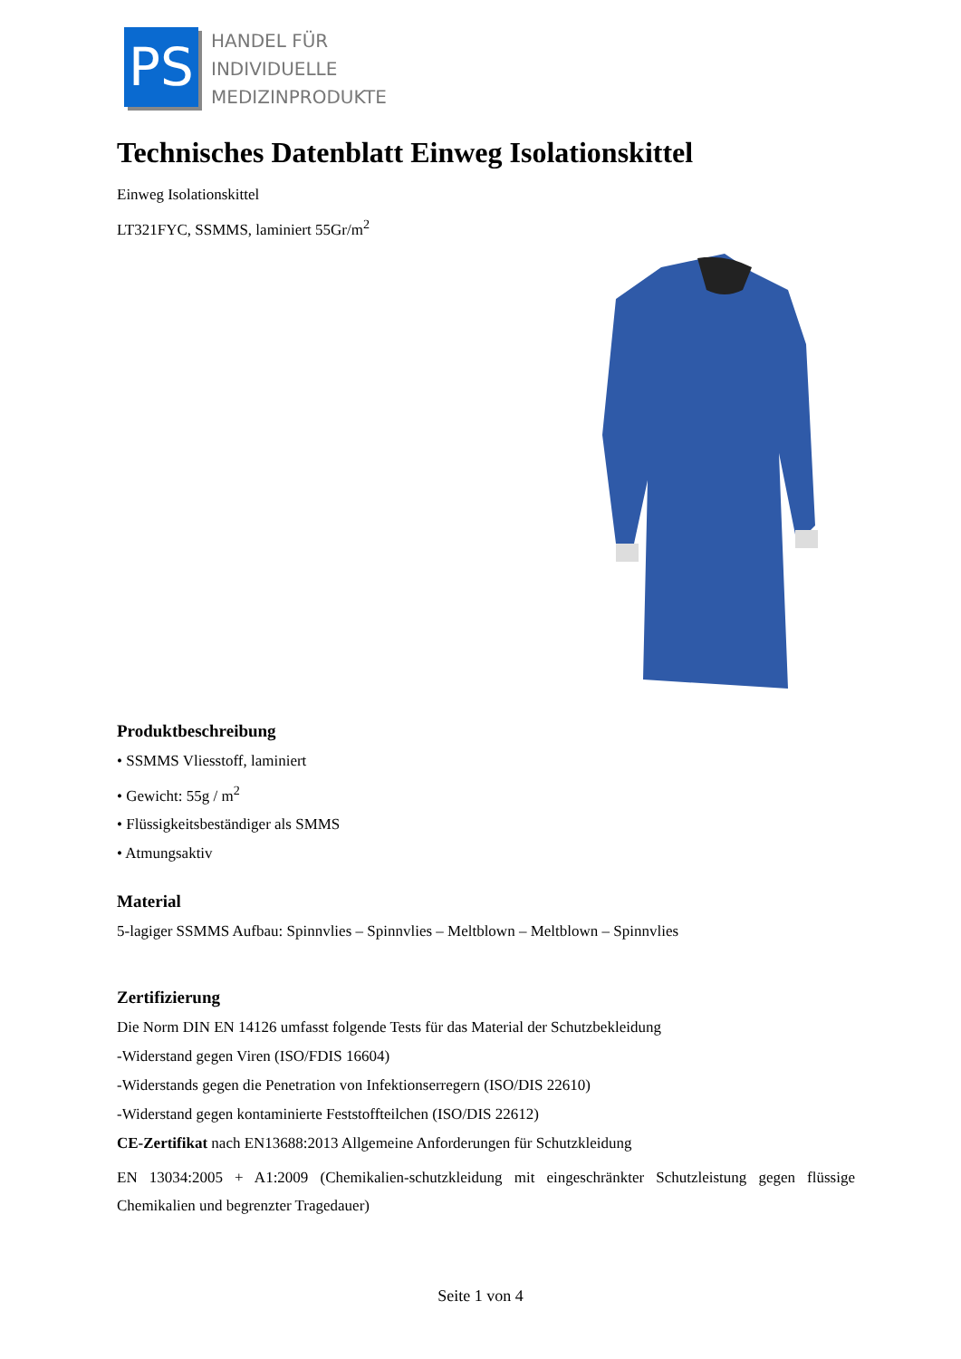PS
HANDEL FÜR
INDIVIDUELLE
MEDIZINPRODUKTE
Technisches Datenblatt Einweg Isolationskittel
Einweg Isolationskittel
LT321FYC, SSMMS, laminiert 55Gr/m<sup>2</sup>
Produktbeschreibung
• SSMMS Vliesstoff, laminiert
• Gewicht: 55g / m<sup>2</sup>
• Flüssigkeitsbeständiger als SMMS
• Atmungsaktiv
Material
5-lagiger SSMMS Aufbau: Spinnvlies – Spinnvlies – Meltblown – Meltblown – Spinnvlies
Zertifizierung
Die Norm DIN EN 14126 umfasst folgende Tests für das Material der Schutzbekleidung
-Widerstand gegen Viren (ISO/FDIS 16604)
-Widerstands gegen die Penetration von Infektionserregern (ISO/DIS 22610)
-Widerstand gegen kontaminierte Feststoffteilchen (ISO/DIS 22612)
CE-Zertifikat nach EN13688:2013 Allgemeine Anforderungen für Schutzkleidung
EN 13034:2005 + A1:2009 (Chemikalien-schutzkleidung mit eingeschränkter Schutzleistung gegen flüssige Chemikalien und begrenzter Tragedauer)
Seite 1 von 4